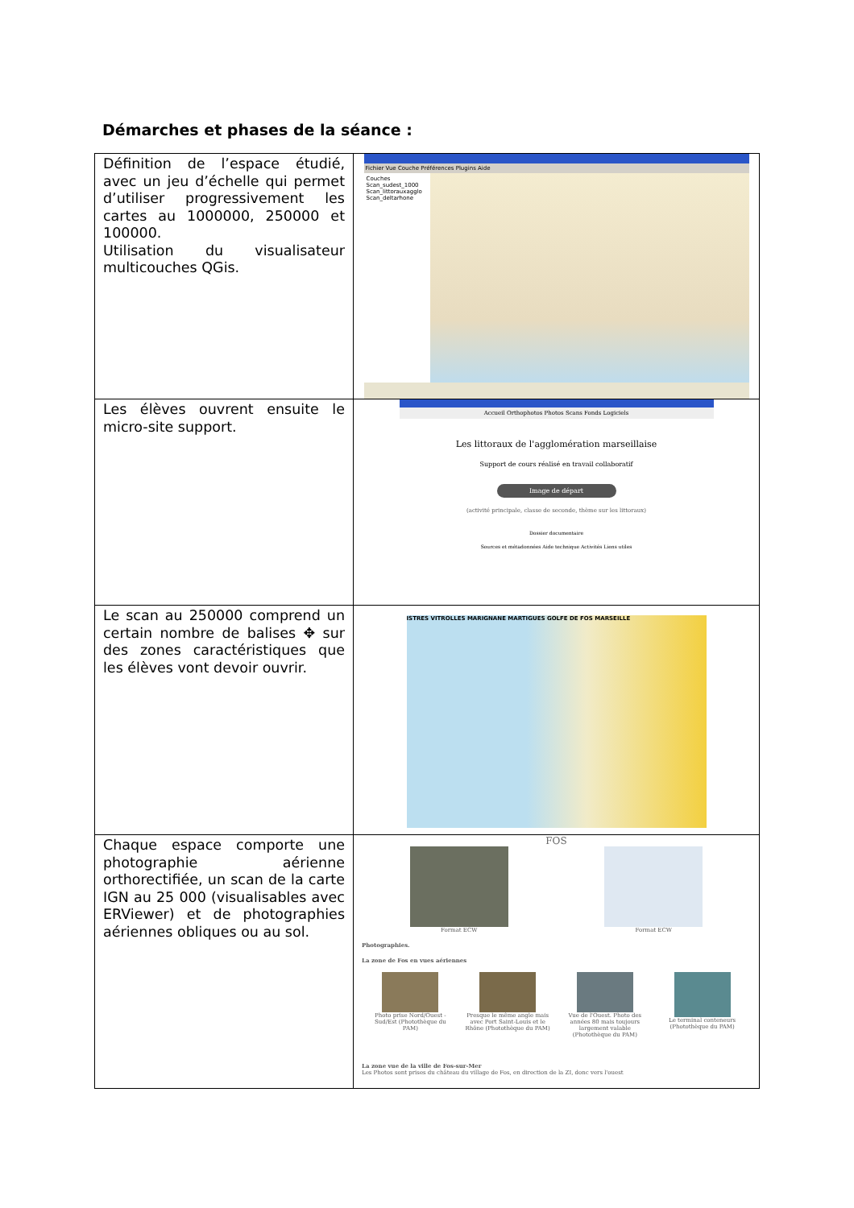Démarches et phases de la séance :
| Définition de l’espace étudié, avec un jeu d’échelle qui permet d’utiliser progressivement les cartes au 1000000, 250000 et 100000. Utilisation du visualisateur multicouches QGis. | Fichier Vue Couche Préférences Plugins Aide Couches Scan_sudest_1000 Scan_littorauxagglo Scan_deltarhone |
| Les élèves ouvrent ensuite le micro-site support. | Accueil Orthophotos Photos Scans Fonds Logiciels Les littoraux de l'agglomération marseillaise Support de cours réalisé en travail collaboratif Image de départ (activité principale, classe de seconde, thème sur les littoraux) Dossier documentaire Sources et métadonnées Aide technique Activités Liens utiles |
| Le scan au 250000 comprend un certain nombre de balises ✥ sur des zones caractéristiques que les élèves vont devoir ouvrir. | ISTRES VITROLLES MARIGNANE MARTIGUES GOLFE DE FOS MARSEILLE |
| Chaque espace comporte une photographie aérienne orthorectifiée, un scan de la carte IGN au 25 000 (visualisables avec ERViewer) et de photographies aériennes obliques ou au sol. | FOS Format ECW Format ECW Photographies. La zone de Fos en vues aériennes Photo prise Nord/Ouest - Sud/Est (Photothèque du PAM) Presque le même angle mais avec Port Saint-Louis et le Rhône (Photothèque du PAM) Vue de l'Ouest. Photo des années 80 mais toujours largement valable (Photothèque du PAM) Le terminal conteneurs (Photothèque du PAM) La zone vue de la ville de Fos-sur-Mer Les Photos sont prises du château du village de Fos, en direction de la ZI, donc vers l'ouest |